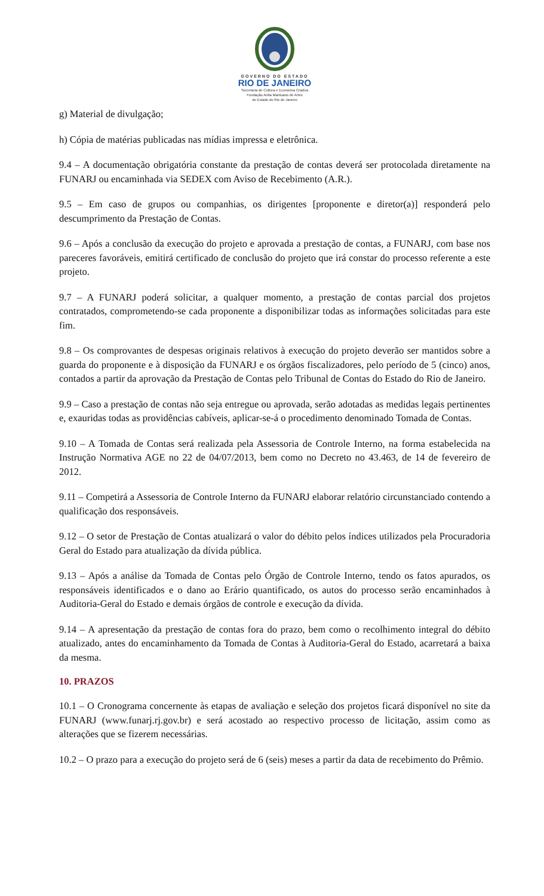GOVERNO DO ESTADO
RIO DE JANEIRO
Secretaria de Cultura e Economia Criativa
Fundação Anita Mantuano de Artes
do Estado do Rio de Janeiro
g) Material de divulgação;
h) Cópia de matérias publicadas nas mídias impressa e eletrônica.
9.4 – A documentação obrigatória constante da prestação de contas deverá ser protocolada diretamente na FUNARJ ou encaminhada via SEDEX com Aviso de Recebimento (A.R.).
9.5 – Em caso de grupos ou companhias, os dirigentes [proponente e diretor(a)] responderá pelo descumprimento da Prestação de Contas.
9.6 – Após a conclusão da execução do projeto e aprovada a prestação de contas, a FUNARJ, com base nos pareceres favoráveis, emitirá certificado de conclusão do projeto que irá constar do processo referente a este projeto.
9.7 – A FUNARJ poderá solicitar, a qualquer momento, a prestação de contas parcial dos projetos contratados, comprometendo-se cada proponente a disponibilizar todas as informações solicitadas para este fim.
9.8 – Os comprovantes de despesas originais relativos à execução do projeto deverão ser mantidos sobre a guarda do proponente e à disposição da FUNARJ e os órgãos fiscalizadores, pelo período de 5 (cinco) anos, contados a partir da aprovação da Prestação de Contas pelo Tribunal de Contas do Estado do Rio de Janeiro.
9.9 – Caso a prestação de contas não seja entregue ou aprovada, serão adotadas as medidas legais pertinentes e, exauridas todas as providências cabíveis, aplicar-se-á o procedimento denominado Tomada de Contas.
9.10 – A Tomada de Contas será realizada pela Assessoria de Controle Interno, na forma estabelecida na Instrução Normativa AGE no 22 de 04/07/2013, bem como no Decreto no 43.463, de 14 de fevereiro de 2012.
9.11 – Competirá a Assessoria de Controle Interno da FUNARJ elaborar relatório circunstanciado contendo a qualificação dos responsáveis.
9.12 – O setor de Prestação de Contas atualizará o valor do débito pelos índices utilizados pela Procuradoria Geral do Estado para atualização da dívida pública.
9.13 – Após a análise da Tomada de Contas pelo Órgão de Controle Interno, tendo os fatos apurados, os responsáveis identificados e o dano ao Erário quantificado, os autos do processo serão encaminhados à Auditoria-Geral do Estado e demais órgãos de controle e execução da dívida.
9.14 – A apresentação da prestação de contas fora do prazo, bem como o recolhimento integral do débito atualizado, antes do encaminhamento da Tomada de Contas à Auditoria-Geral do Estado, acarretará a baixa da mesma.
10. PRAZOS
10.1 – O Cronograma concernente às etapas de avaliação e seleção dos projetos ficará disponível no site da FUNARJ (www.funarj.rj.gov.br) e será acostado ao respectivo processo de licitação, assim como as alterações que se fizerem necessárias.
10.2 – O prazo para a execução do projeto será de 6 (seis) meses a partir da data de recebimento do Prêmio.